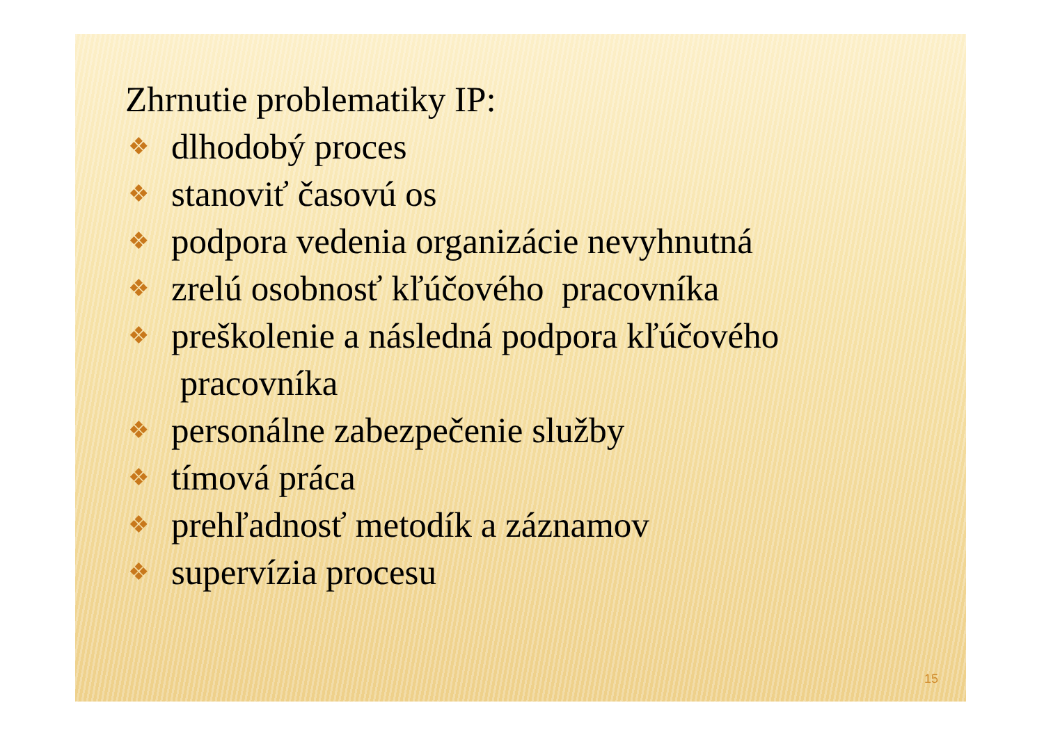Zhrnutie problematiky IP:
❖ dlhodobý proces
❖ stanoviť časovú os
❖ podpora vedenia organizácie nevyhnutná
❖ zrelú osobnosť kľúčového pracovníka
❖ preškolenie a následná podpora kľúčového
pracovníka
❖ personálne zabezpečenie služby
❖ tímová práca
❖ prehľadnosť metodík a záznamov
❖ supervízia procesu
15